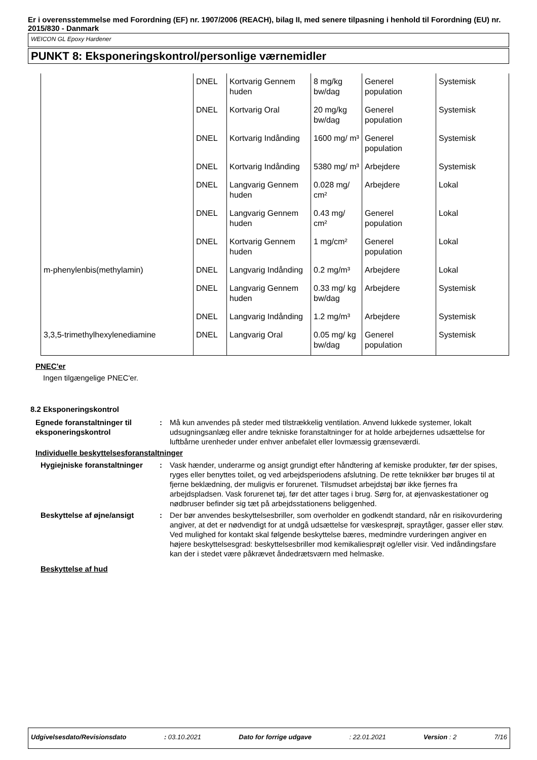Er i overensstemmelse med Forordning (EF) nr. 1907/2006 (REACH), bilag II, med senere tilpasning i henhold til Forordning (EU) nr. 2015/830 - Danmark
WEICON GL Epoxy Hardener
PUNKT 8: Eksponeringskontrol/personlige værnemidler
| | DNEL | Kortvarig Gennem huden | 8 mg/kg bw/dag | Generel population | Systemisk |
| | DNEL | Kortvarig Oral | 20 mg/kg bw/dag | Generel population | Systemisk |
| | DNEL | Kortvarig Indånding | 1600 mg/ m³ | Generel population | Systemisk |
| | DNEL | Kortvarig Indånding | 5380 mg/ m³ | Arbejdere | Systemisk |
| | DNEL | Langvarig Gennem huden | 0.028 mg/ cm² | Arbejdere | Lokal |
| | DNEL | Langvarig Gennem huden | 0.43 mg/ cm² | Generel population | Lokal |
| | DNEL | Kortvarig Gennem huden | 1 mg/cm² | Generel population | Lokal |
| m-phenylenbis(methylamin) | DNEL | Langvarig Indånding | 0.2 mg/m³ | Arbejdere | Lokal |
| | DNEL | Langvarig Gennem huden | 0.33 mg/ kg bw/dag | Arbejdere | Systemisk |
| | DNEL | Langvarig Indånding | 1.2 mg/m³ | Arbejdere | Systemisk |
| 3,3,5-trimethylhexylenediamine | DNEL | Langvarig Oral | 0.05 mg/ kg bw/dag | Generel population | Systemisk |
PNEC'er
Ingen tilgængelige PNEC'er.
8.2 Eksponeringskontrol
Egnede foranstaltninger til eksponeringskontrol
: Må kun anvendes på steder med tilstrækkelig ventilation. Anvend lukkede systemer, lokalt udsugningsanlæg eller andre tekniske foranstaltninger for at holde arbejdernes udsættelse for luftbårne urenheder under enhver anbefalet eller lovmæssig grænseværdi.
Individuelle beskyttelsesforanstaltninger
Hygiejniske foranstaltninger
: Vask hænder, underarme og ansigt grundigt efter håndtering af kemiske produkter, før der spises, ryges eller benyttes toilet, og ved arbejdsperiodens afslutning. De rette teknikker bør bruges til at fjerne beklædning, der muligvis er forurenet. Tilsmudset arbejdstøj bør ikke fjernes fra arbejdspladsen. Vask forurenet tøj, før det atter tages i brug. Sørg for, at øjenvaskestationer og nødbruser befinder sig tæt på arbejdsstationens beliggenhed.
Beskyttelse af øjne/ansigt : Der bør anvendes beskyttelsesbriller, som overholder en godkendt standard, når en risikovurdering angiver, at det er nødvendigt for at undgå udsættelse for væskesprøjt, spraytåger, gasser eller støv. Ved mulighed for kontakt skal følgende beskyttelse bæres, medmindre vurderingen angiver en højere beskyttelsesgrad: beskyttelsesbriller mod kemikaliesprøjt og/eller visir. Ved indåndingsfare kan der i stedet være påkrævet åndedrætsværn med helmaske.
Beskyttelse af hud
Udgivelsesdato/Revisionsdato: 03.10.2021 Dato for forrige udgave: 22.01.2021 Version : 2 7/16